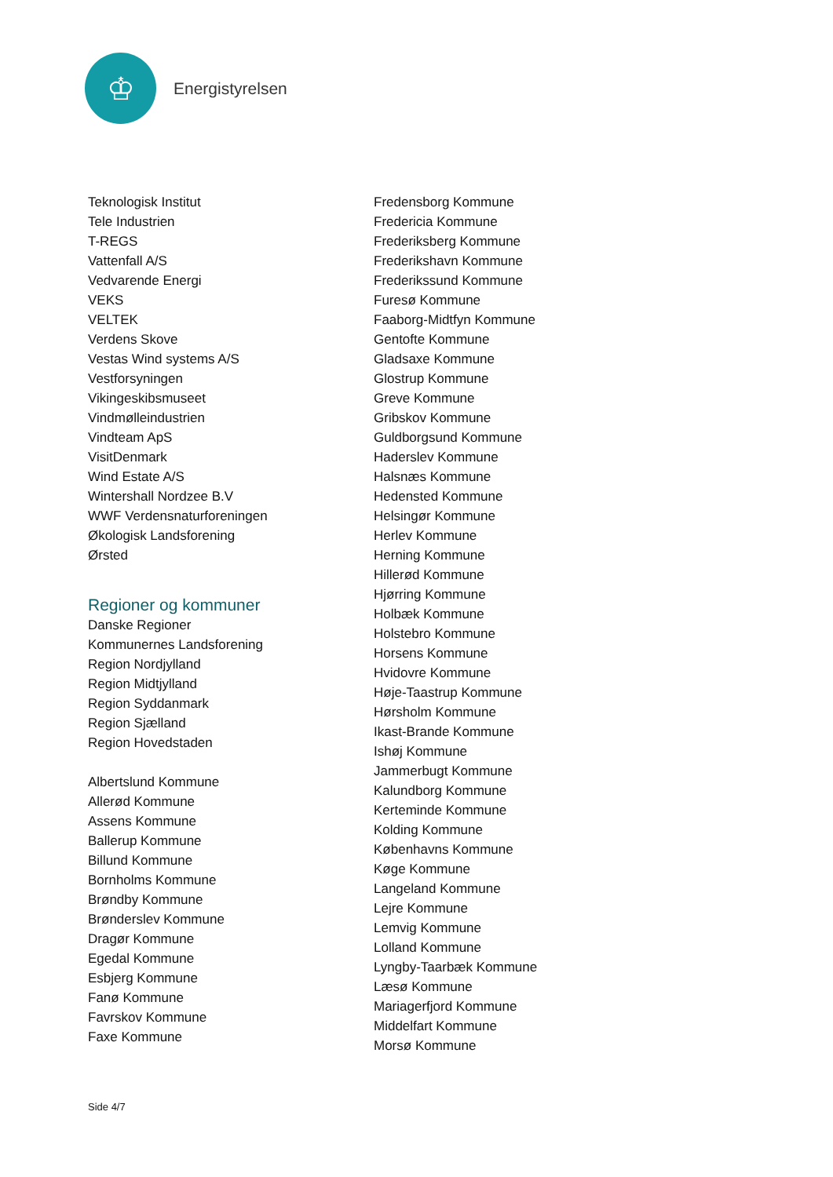♔
Energistyrelsen
Teknologisk Institut
Tele Industrien
T-REGS
Vattenfall A/S
Vedvarende Energi
VEKS
VELTEK
Verdens Skove
Vestas Wind systems A/S
Vestforsyningen
Vikingeskibsmuseet
Vindmølleindustrien
Vindteam ApS
VisitDenmark
Wind Estate A/S
Wintershall Nordzee B.V
WWF Verdensnaturforeningen
Økologisk Landsforening
Ørsted
Regioner og kommuner
Danske Regioner
Kommunernes Landsforening
Region Nordjylland
Region Midtjylland
Region Syddanmark
Region Sjælland
Region Hovedstaden
Albertslund Kommune
Allerød Kommune
Assens Kommune
Ballerup Kommune
Billund Kommune
Bornholms Kommune
Brøndby Kommune
Brønderslev Kommune
Dragør Kommune
Egedal Kommune
Esbjerg Kommune
Fanø Kommune
Favrskov Kommune
Faxe Kommune
Fredensborg Kommune
Fredericia Kommune
Frederiksberg Kommune
Frederikshavn Kommune
Frederikssund Kommune
Furesø Kommune
Faaborg-Midtfyn Kommune
Gentofte Kommune
Gladsaxe Kommune
Glostrup Kommune
Greve Kommune
Gribskov Kommune
Guldborgsund Kommune
Haderslev Kommune
Halsnæs Kommune
Hedensted Kommune
Helsingør Kommune
Herlev Kommune
Herning Kommune
Hillerød Kommune
Hjørring Kommune
Holbæk Kommune
Holstebro Kommune
Horsens Kommune
Hvidovre Kommune
Høje-Taastrup Kommune
Hørsholm Kommune
Ikast-Brande Kommune
Ishøj Kommune
Jammerbugt Kommune
Kalundborg Kommune
Kerteminde Kommune
Kolding Kommune
Københavns Kommune
Køge Kommune
Langeland Kommune
Lejre Kommune
Lemvig Kommune
Lolland Kommune
Lyngby-Taarbæk Kommune
Læsø Kommune
Mariagerfjord Kommune
Middelfart Kommune
Morsø Kommune
Side 4/7